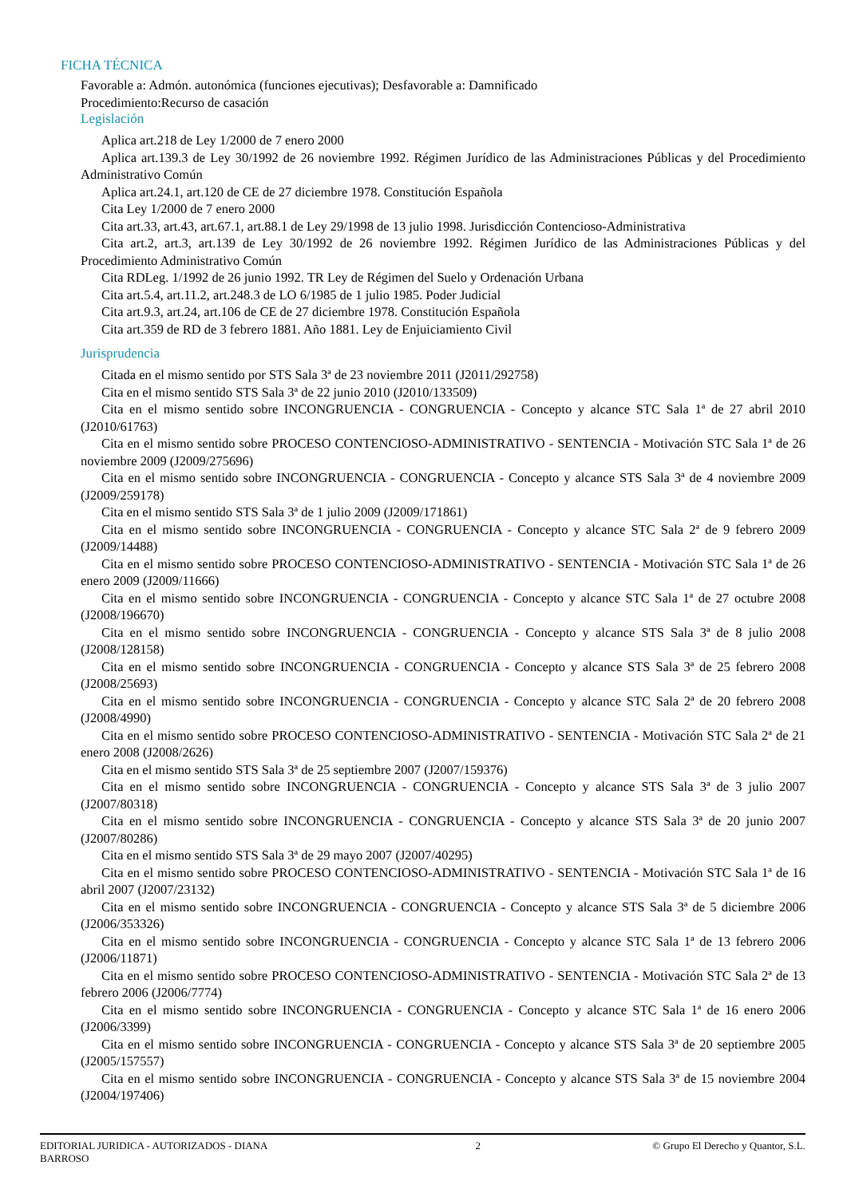FICHA TÉCNICA
Favorable a: Admón. autonómica (funciones ejecutivas); Desfavorable a: Damnificado
Procedimiento:Recurso de casación
Legislación
Aplica art.218 de Ley 1/2000 de 7 enero 2000
Aplica art.139.3 de Ley 30/1992 de 26 noviembre 1992. Régimen Jurídico de las Administraciones Públicas y del Procedimiento Administrativo Común
Aplica art.24.1, art.120 de CE de 27 diciembre 1978. Constitución Española
Cita Ley 1/2000 de 7 enero 2000
Cita art.33, art.43, art.67.1, art.88.1 de Ley 29/1998 de 13 julio 1998. Jurisdicción Contencioso-Administrativa
Cita art.2, art.3, art.139 de Ley 30/1992 de 26 noviembre 1992. Régimen Jurídico de las Administraciones Públicas y del Procedimiento Administrativo Común
Cita RDLeg. 1/1992 de 26 junio 1992. TR Ley de Régimen del Suelo y Ordenación Urbana
Cita art.5.4, art.11.2, art.248.3 de LO 6/1985 de 1 julio 1985. Poder Judicial
Cita art.9.3, art.24, art.106 de CE de 27 diciembre 1978. Constitución Española
Cita art.359 de RD de 3 febrero 1881. Año 1881. Ley de Enjuiciamiento Civil
Jurisprudencia
Citada en el mismo sentido por STS Sala 3ª de 23 noviembre 2011 (J2011/292758)
Cita en el mismo sentido STS Sala 3ª de 22 junio 2010 (J2010/133509)
Cita en el mismo sentido sobre INCONGRUENCIA - CONGRUENCIA - Concepto y alcance STC Sala 1ª de 27 abril 2010 (J2010/61763)
Cita en el mismo sentido sobre PROCESO CONTENCIOSO-ADMINISTRATIVO - SENTENCIA - Motivación STC Sala 1ª de 26 noviembre 2009 (J2009/275696)
Cita en el mismo sentido sobre INCONGRUENCIA - CONGRUENCIA - Concepto y alcance STS Sala 3ª de 4 noviembre 2009 (J2009/259178)
Cita en el mismo sentido STS Sala 3ª de 1 julio 2009 (J2009/171861)
Cita en el mismo sentido sobre INCONGRUENCIA - CONGRUENCIA - Concepto y alcance STC Sala 2ª de 9 febrero 2009 (J2009/14488)
Cita en el mismo sentido sobre PROCESO CONTENCIOSO-ADMINISTRATIVO - SENTENCIA - Motivación STC Sala 1ª de 26 enero 2009 (J2009/11666)
Cita en el mismo sentido sobre INCONGRUENCIA - CONGRUENCIA - Concepto y alcance STC Sala 1ª de 27 octubre 2008 (J2008/196670)
Cita en el mismo sentido sobre INCONGRUENCIA - CONGRUENCIA - Concepto y alcance STS Sala 3ª de 8 julio 2008 (J2008/128158)
Cita en el mismo sentido sobre INCONGRUENCIA - CONGRUENCIA - Concepto y alcance STS Sala 3ª de 25 febrero 2008 (J2008/25693)
Cita en el mismo sentido sobre INCONGRUENCIA - CONGRUENCIA - Concepto y alcance STC Sala 2ª de 20 febrero 2008 (J2008/4990)
Cita en el mismo sentido sobre PROCESO CONTENCIOSO-ADMINISTRATIVO - SENTENCIA - Motivación STC Sala 2ª de 21 enero 2008 (J2008/2626)
Cita en el mismo sentido STS Sala 3ª de 25 septiembre 2007 (J2007/159376)
Cita en el mismo sentido sobre INCONGRUENCIA - CONGRUENCIA - Concepto y alcance STS Sala 3ª de 3 julio 2007 (J2007/80318)
Cita en el mismo sentido sobre INCONGRUENCIA - CONGRUENCIA - Concepto y alcance STS Sala 3ª de 20 junio 2007 (J2007/80286)
Cita en el mismo sentido STS Sala 3ª de 29 mayo 2007 (J2007/40295)
Cita en el mismo sentido sobre PROCESO CONTENCIOSO-ADMINISTRATIVO - SENTENCIA - Motivación STC Sala 1ª de 16 abril 2007 (J2007/23132)
Cita en el mismo sentido sobre INCONGRUENCIA - CONGRUENCIA - Concepto y alcance STS Sala 3ª de 5 diciembre 2006 (J2006/353326)
Cita en el mismo sentido sobre INCONGRUENCIA - CONGRUENCIA - Concepto y alcance STC Sala 1ª de 13 febrero 2006 (J2006/11871)
Cita en el mismo sentido sobre PROCESO CONTENCIOSO-ADMINISTRATIVO - SENTENCIA - Motivación STC Sala 2ª de 13 febrero 2006 (J2006/7774)
Cita en el mismo sentido sobre INCONGRUENCIA - CONGRUENCIA - Concepto y alcance STC Sala 1ª de 16 enero 2006 (J2006/3399)
Cita en el mismo sentido sobre INCONGRUENCIA - CONGRUENCIA - Concepto y alcance STS Sala 3ª de 20 septiembre 2005 (J2005/157557)
Cita en el mismo sentido sobre INCONGRUENCIA - CONGRUENCIA - Concepto y alcance STS Sala 3ª de 15 noviembre 2004 (J2004/197406)
EDITORIAL JURIDICA - AUTORIZADOS - DIANA BARROSO
2 © Grupo El Derecho y Quantor, S.L.